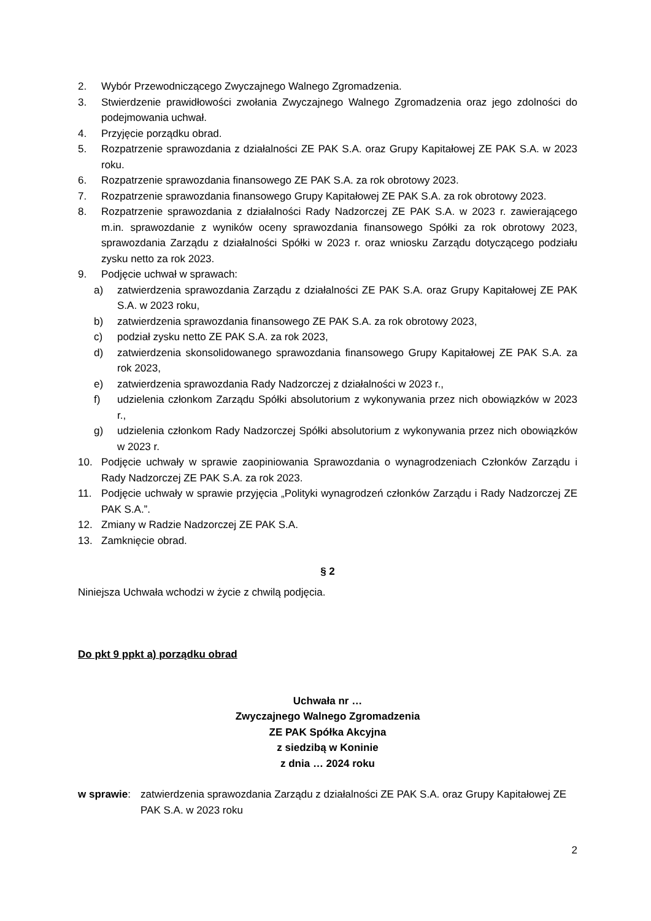2. Wybór Przewodniczącego Zwyczajnego Walnego Zgromadzenia.
3. Stwierdzenie prawidłowości zwołania Zwyczajnego Walnego Zgromadzenia oraz jego zdolności do podejmowania uchwał.
4. Przyjęcie porządku obrad.
5. Rozpatrzenie sprawozdania z działalności ZE PAK S.A. oraz Grupy Kapitałowej ZE PAK S.A. w 2023 roku.
6. Rozpatrzenie sprawozdania finansowego ZE PAK S.A. za rok obrotowy 2023.
7. Rozpatrzenie sprawozdania finansowego Grupy Kapitałowej ZE PAK S.A. za rok obrotowy 2023.
8. Rozpatrzenie sprawozdania z działalności Rady Nadzorczej ZE PAK S.A. w 2023 r. zawierającego m.in. sprawozdanie z wyników oceny sprawozdania finansowego Spółki za rok obrotowy 2023, sprawozdania Zarządu z działalności Spółki w 2023 r. oraz wniosku Zarządu dotyczącego podziału zysku netto za rok 2023.
9. Podjęcie uchwał w sprawach:
a) zatwierdzenia sprawozdania Zarządu z działalności ZE PAK S.A. oraz Grupy Kapitałowej ZE PAK S.A. w 2023 roku,
b) zatwierdzenia sprawozdania finansowego ZE PAK S.A. za rok obrotowy 2023,
c) podział zysku netto ZE PAK S.A. za rok 2023,
d) zatwierdzenia skonsolidowanego sprawozdania finansowego Grupy Kapitałowej ZE PAK S.A. za rok 2023,
e) zatwierdzenia sprawozdania Rady Nadzorczej z działalności w 2023 r.,
f) udzielenia członkom Zarządu Spółki absolutorium z wykonywania przez nich obowiązków w 2023 r.,
g) udzielenia członkom Rady Nadzorczej Spółki absolutorium z wykonywania przez nich obowiązków w 2023 r.
10. Podjęcie uchwały w sprawie zaopiniowania Sprawozdania o wynagrodzeniach Członków Zarządu i Rady Nadzorczej ZE PAK S.A. za rok 2023.
11. Podjęcie uchwały w sprawie przyjęcia „Polityki wynagrodzeń członków Zarządu i Rady Nadzorczej ZE PAK S.A.”.
12. Zmiany w Radzie Nadzorczej ZE PAK S.A.
13. Zamknięcie obrad.
§ 2
Niniejsza Uchwała wchodzi w życie z chwilą podjęcia.
Do pkt 9 ppkt a) porządku obrad
Uchwała nr …
Zwyczajnego Walnego Zgromadzenia
ZE PAK Spółka Akcyjna
z siedzibą w Koninie
z dnia … 2024 roku
w sprawie: zatwierdzenia sprawozdania Zarządu z działalności ZE PAK S.A. oraz Grupy Kapitałowej ZE PAK S.A. w 2023 roku
2